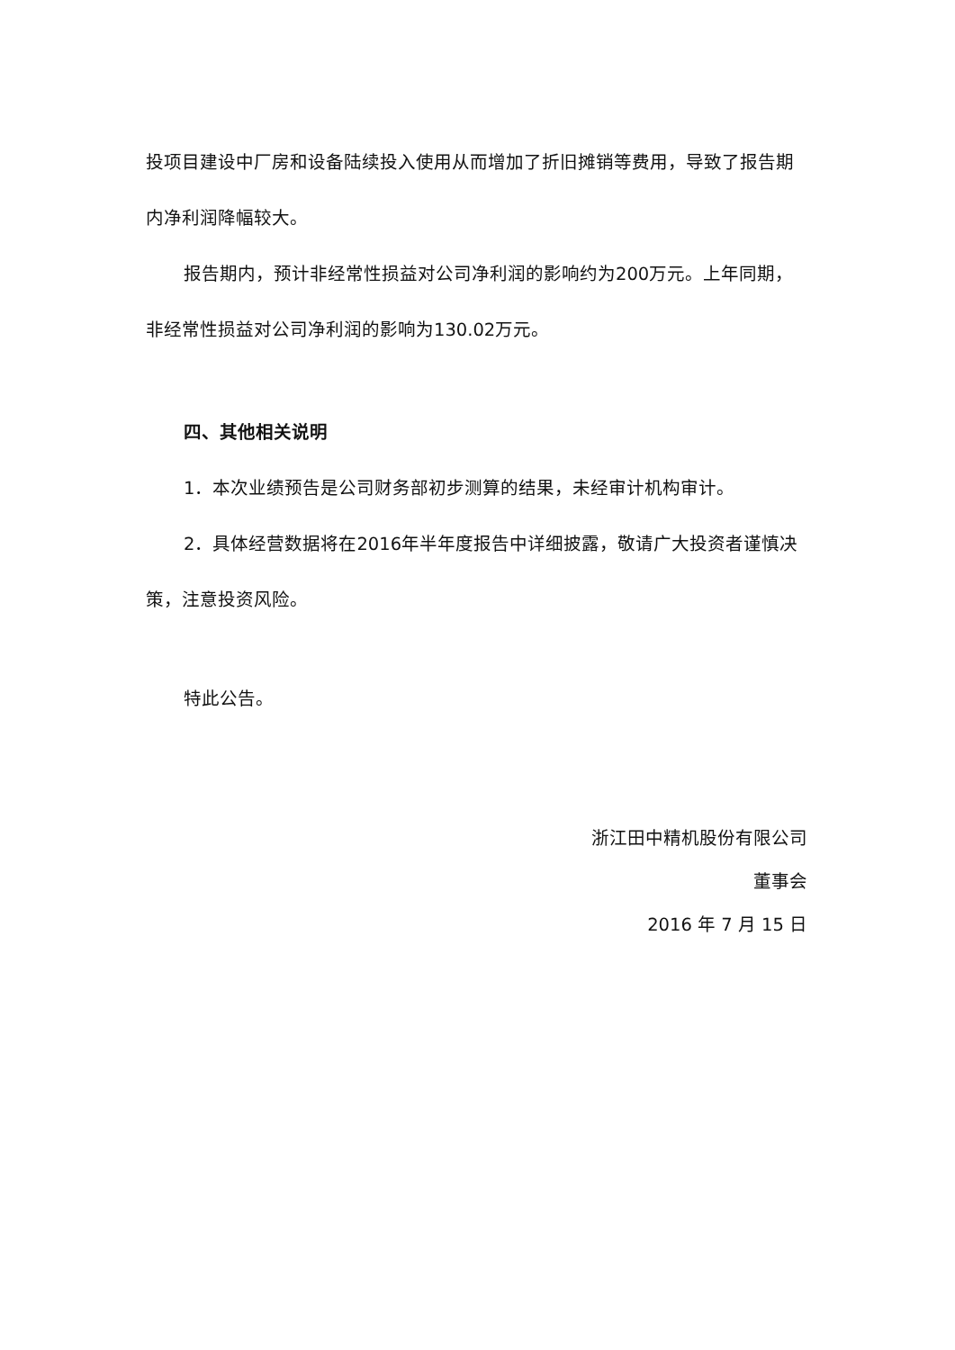投项目建设中厂房和设备陆续投入使用从而增加了折旧摊销等费用，导致了报告期内净利润降幅较大。
报告期内，预计非经常性损益对公司净利润的影响约为200万元。上年同期，非经常性损益对公司净利润的影响为130.02万元。
四、其他相关说明
1．本次业绩预告是公司财务部初步测算的结果，未经审计机构审计。
2．具体经营数据将在2016年半年度报告中详细披露，敬请广大投资者谨慎决策，注意投资风险。
特此公告。
浙江田中精机股份有限公司
董事会
2016 年 7 月 15 日